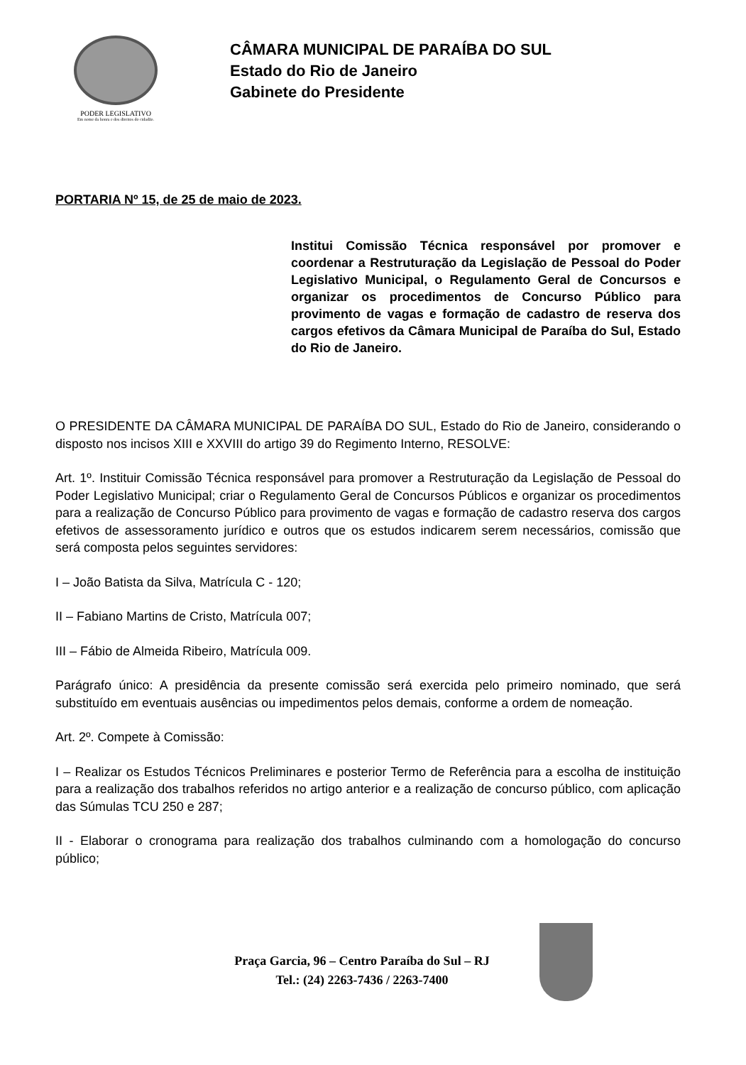PODER LEGISLATIVO
Em nome da honra e dos direitos do cidadão.
CÂMARA MUNICIPAL DE PARAÍBA DO SUL
Estado do Rio de Janeiro
Gabinete do Presidente
PORTARIA Nº 15, de 25 de maio de 2023.
Institui Comissão Técnica responsável por promover e coordenar a Restruturação da Legislação de Pessoal do Poder Legislativo Municipal, o Regulamento Geral de Concursos e organizar os procedimentos de Concurso Público para provimento de vagas e formação de cadastro de reserva dos cargos efetivos da Câmara Municipal de Paraíba do Sul, Estado do Rio de Janeiro.
O PRESIDENTE DA CÂMARA MUNICIPAL DE PARAÍBA DO SUL, Estado do Rio de Janeiro, considerando o disposto nos incisos XIII e XXVIII do artigo 39 do Regimento Interno, RESOLVE:
Art. 1º. Instituir Comissão Técnica responsável para promover a Restruturação da Legislação de Pessoal do Poder Legislativo Municipal; criar o Regulamento Geral de Concursos Públicos e organizar os procedimentos para a realização de Concurso Público para provimento de vagas e formação de cadastro reserva dos cargos efetivos de assessoramento jurídico e outros que os estudos indicarem serem necessários, comissão que será composta pelos seguintes servidores:
I – João Batista da Silva, Matrícula C - 120;
II – Fabiano Martins de Cristo, Matrícula 007;
III – Fábio de Almeida Ribeiro, Matrícula 009.
Parágrafo único: A presidência da presente comissão será exercida pelo primeiro nominado, que será substituído em eventuais ausências ou impedimentos pelos demais, conforme a ordem de nomeação.
Art. 2º. Compete à Comissão:
I – Realizar os Estudos Técnicos Preliminares e posterior Termo de Referência para a escolha de instituição para a realização dos trabalhos referidos no artigo anterior e a realização de concurso público, com aplicação das Súmulas TCU 250 e 287;
II - Elaborar o cronograma para realização dos trabalhos culminando com a homologação do concurso público;
Praça Garcia, 96 – Centro Paraíba do Sul – RJ
Tel.: (24) 2263-7436 / 2263-7400